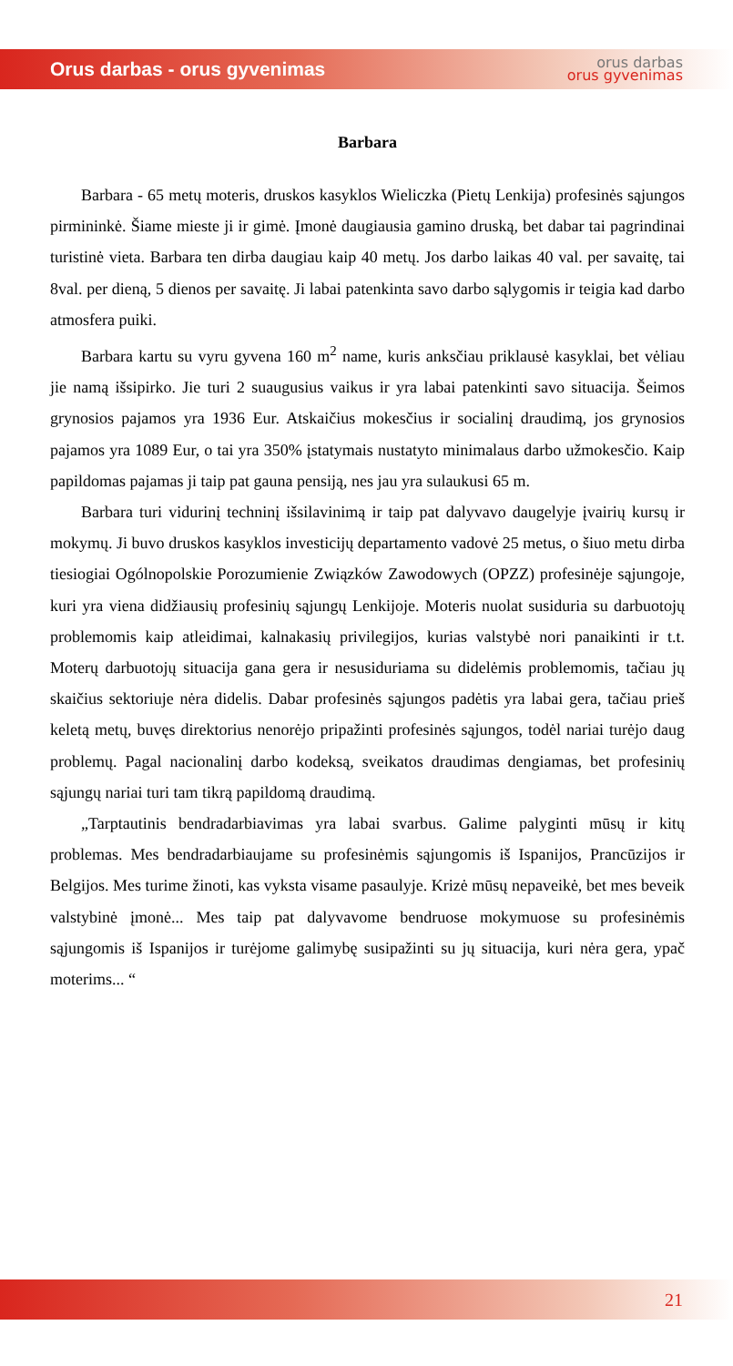Orus darbas - orus gyvenimas
orus darbas
orus gyvenimas
Barbara
Barbara - 65 metų moteris, druskos kasyklos Wieliczka (Pietų Lenkija) profesinės sąjungos pirmininkė. Šiame mieste ji ir gimė. Įmonė daugiausia gamino druską, bet dabar tai pagrindinai turistinė vieta. Barbara ten dirba daugiau kaip 40 metų. Jos darbo laikas 40 val. per savaitę, tai 8val. per dieną, 5 dienos per savaitę. Ji labai patenkinta savo darbo sąlygomis ir teigia kad darbo atmosfera puiki.
Barbara kartu su vyru gyvena 160 m<sup>2</sup> name, kuris anksčiau priklausė kasyklai, bet vėliau jie namą išsipirko. Jie turi 2 suaugusius vaikus ir yra labai patenkinti savo situacija. Šeimos grynosios pajamos yra 1936 Eur. Atskaičius mokesčius ir socialinį draudimą, jos grynosios pajamos yra 1089 Eur, o tai yra 350% įstatymais nustatyto minimalaus darbo užmokesčio. Kaip papildomas pajamas ji taip pat gauna pensiją, nes jau yra sulaukusi 65 m.
Barbara turi vidurinį techninį išsilavinimą ir taip pat dalyvavo daugelyje įvairių kursų ir mokymų. Ji buvo druskos kasyklos investicijų departamento vadovė 25 metus, o šiuo metu dirba tiesiogiai Ogólnopolskie Porozumienie Związków Zawodowych (OPZZ) profesinėje sąjungoje, kuri yra viena didžiausių profesinių sąjungų Lenkijoje. Moteris nuolat susiduria su darbuotojų problemomis kaip atleidimai, kalnakasių privilegijos, kurias valstybė nori panaikinti ir t.t. Moterų darbuotojų situacija gana gera ir nesusiduriama su didelėmis problemomis, tačiau jų skaičius sektoriuje nėra didelis. Dabar profesinės sąjungos padėtis yra labai gera, tačiau prieš keletą metų, buvęs direktorius nenorėjo pripažinti profesinės sąjungos, todėl nariai turėjo daug problemų. Pagal nacionalinį darbo kodeksą, sveikatos draudimas dengiamas, bet profesinių sąjungų nariai turi tam tikrą papildomą draudimą.
„Tarptautinis bendradarbiavimas yra labai svarbus. Galime palyginti mūsų ir kitų problemas. Mes bendradarbiaujame su profesinėmis sąjungomis iš Ispanijos, Prancūzijos ir Belgijos. Mes turime žinoti, kas vyksta visame pasaulyje. Krizė mūsų nepaveikė, bet mes beveik valstybinė įmonė... Mes taip pat dalyvavome bendruose mokymuose su profesinėmis sąjungomis iš Ispanijos ir turėjome galimybę susipažinti su jų situacija, kuri nėra gera, ypač moterims... “
21